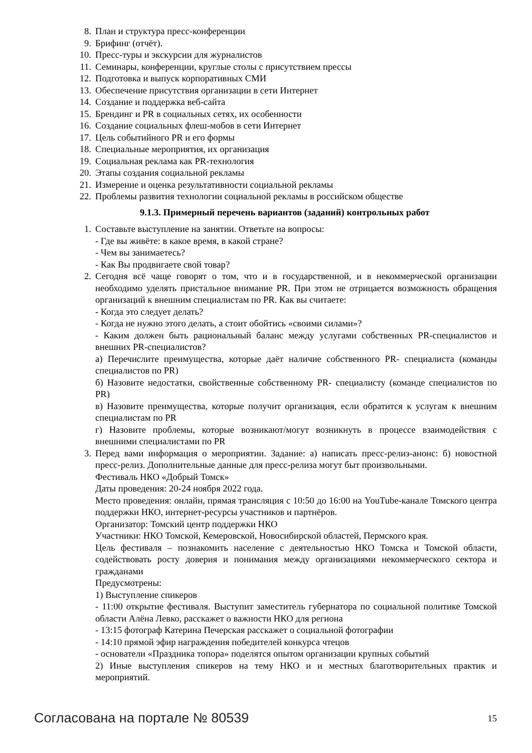8. План и структура пресс-конференции
9. Брифинг (отчёт).
10. Пресс-туры и экскурсии для журналистов
11. Семинары, конференции, круглые столы с присутствием прессы
12. Подготовка и выпуск корпоративных СМИ
13. Обеспечение присутствия организации в сети Интернет
14. Создание и поддержка веб-сайта
15. Брендинг и PR в социальных сетях, их особенности
16. Создание социальных флеш-мобов в сети Интернет
17. Цель событийного PR и его формы
18. Специальные мероприятия, их организация
19. Социальная реклама как PR-технология
20. Этапы создания социальной рекламы
21. Измерение и оценка результативности социальной рекламы
22. Проблемы развития технологии социальной рекламы в российском обществе
9.1.3. Примерный перечень вариантов (заданий) контрольных работ
1. Составьте выступление на занятии. Ответьте на вопросы:
- Где вы живёте: в какое время, в какой стране?
- Чем вы занимаетесь?
- Как Вы продвигаете свой товар?
2. Сегодня всё чаще говорят о том, что и в государственной, и в некоммерческой организации необходимо уделять пристальное внимание PR. При этом не отрицается возможность обращения организаций к внешним специалистам по PR. Как вы считаете:
- Когда это следует делать?
- Когда не нужно этого делать, а стоит обойтись «своими силами»?
- Каким должен быть рациональный баланс между услугами собственных PR-специалистов и внешних PR-специалистов?
а) Перечислите преимущества, которые даёт наличие собственного PR- специалиста (команды специалистов по PR)
б) Назовите недостатки, свойственные собственному PR- специалисту (команде специалистов по PR)
в) Назовите преимущества, которые получит организация, если обратится к услугам к внешним специалистам по PR
г) Назовите проблемы, которые возникают/могут возникнуть в процессе взаимодействия с внешними специалистами по PR
3. Перед вами информация о мероприятии. Задание: а) написать пресс-релиз-анонс: б) новостной пресс-релиз. Дополнительные данные для пресс-релиза могут быт произвольными.
Фестиваль НКО «Добрый Томск»
Даты проведения: 20-24 ноября 2022 года.
Место проведения: онлайн, прямая трансляция с 10:50 до 16:00 на YouTube-канале Томского центра поддержки НКО, интернет-ресурсы участников и партнёров.
Организатор: Томский центр поддержки НКО
Участники: НКО Томской, Кемеровской, Новосибирской областей, Пермского края.
Цель фестиваля – познакомить население с деятельностью НКО Томска и Томской области, содействовать росту доверия и понимания между организациями некоммерческого сектора и гражданами
Предусмотрены:
1) Выступление спикеров
- 11:00 открытие фестиваля. Выступит заместитель губернатора по социальной политике Томской области Алёна Левко, расскажет о важности НКО для региона
- 13:15 фотограф Катерина Печерская расскажет о социальной фотографии
- 14:10 прямой эфир награждения победителей конкурса чтецов
- основатели «Праздника топора» поделятся опытом организации крупных событий
2) Иные выступления спикеров на тему НКО и и местных благотворительных практик и мероприятий.
Согласована на портале № 80539 15